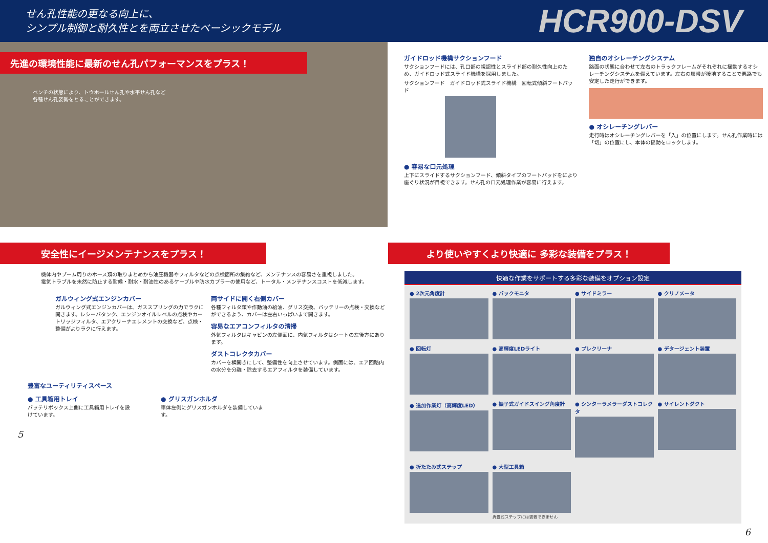せん孔性能の更なる向上に、
シンプル制御と耐久性とを両立させたベーシックモデル
HCR900-DSV
先進の環境性能に最新のせん孔パフォーマンスをプラス！
ベンチの状態により、トウホールせん孔や水平せん孔など
各種せん孔姿勢をとることができます。
ガイドロッド機構サクションフード
サクションフードには、孔口部の視認性とスライド部の耐久性向上のため、ガイドロッド式スライド機構を採用しました。
サクションフード　ガイドロッド式スライド機構　回転式傾斜フートパッド
● 容易な口元処理
上下にスライドするサクションフード、傾斜タイプのフートパッドをにより座ぐり状況が目視できます。せん孔の口元処理作業が容易に行えます。
独自のオシレーチングシステム
路面の状態に合わせて左右のトラックフレームがそれぞれに揺動するオシレーチングシステムを備えています。左右の履帯が接地することで悪路でも安定した走行ができます。
● オシレーチングレバー
走行時はオシレーチングレバーを「入」の位置にします。せん孔作業時には「切」の位置にし、本体の揺動をロックします。
安全性にイージメンテナンスをプラス！
機体内やブーム周りのホース類の取りまとめから油圧機器やフィルタなどの点検箇所の集約など、メンテナンスの容易さを重視しました。
電気トラブルを未然に防止する耐候・耐水・耐油性のあるケーブルや防水カプラーの使用など、トータル・メンテナンスコストを低減します。
ガルウィング式エンジンカバー
ガルウィング式エンジンカバーは、ガススプリングの力でラクに開きます。レシーバタンク、エンジンオイルレベルの点検やカートリッジフィルタ、エアクリーナエレメントの交換など、点検・整備がよりラクに行えます。
両サイドに開く右側カバー
各種フィルタ類や作動油の給油、グリス交換、バッテリーの点検・交換などができるよう、カバーは左右いっぱいまで開きます。
容易なエアコンフィルタの清掃
外気フィルタはキャビンの左側面に、内気フィルタはシートの左後方にあります。
ダストコレクタカバー
カバーを横開きにして、整備性を向上させています。側面には、エア回路内の水分を分離・除去するエアフィルタを装備しています。
豊富なユーティリティスペース
● 工具箱用トレイ
バッテリボックス上側に工具箱用トレイを設けています。
● グリスガンホルダ
車体左側にグリスガンホルダを装備しています。
5
より使いやすくより快適に 多彩な装備をプラス！
快適な作業をサポートする多彩な装備をオプション設定
● 2次元角度計
● バックモニタ
● サイドミラー
● クリノメータ
● 回転灯
● 高輝度LEDライト
● プレクリーナ
● デタージェント装置
● 追加作業灯（高輝度LED）
● 振子式ガイドスイング角度計
● シンターラメラーダストコレクタ
● サイレントダクト
● 折たたみ式ステップ
● 大型工具箱 折畳式ステップには装着できません
6